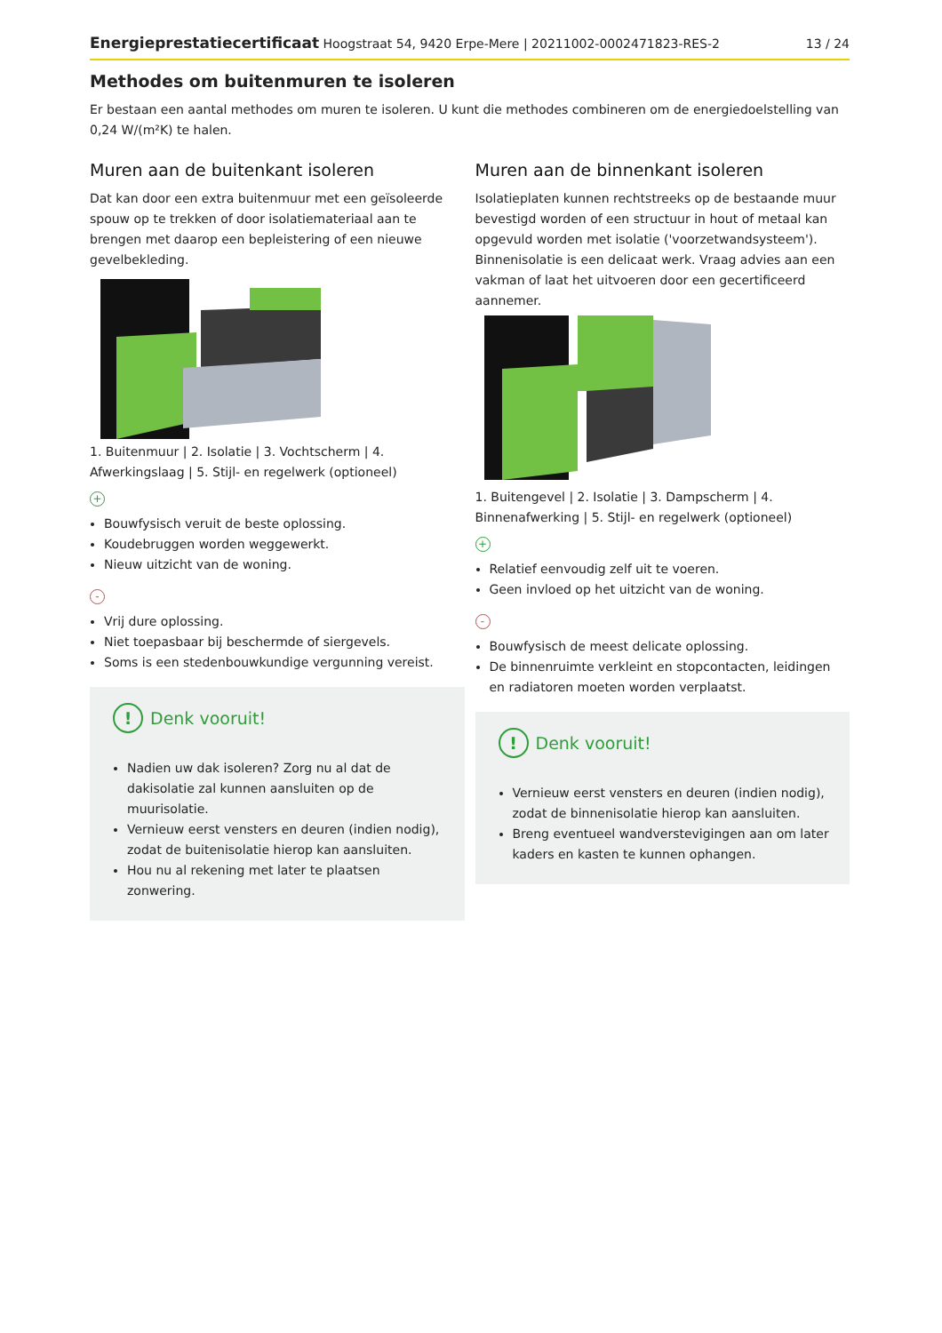Energieprestatiecertificaat Hoogstraat 54, 9420 Erpe-Mere | 20211002-0002471823-RES-2 13 / 24
Methodes om buitenmuren te isoleren
Er bestaan een aantal methodes om muren te isoleren. U kunt die methodes combineren om de energiedoelstelling van 0,24 W/(m²K) te halen.
Muren aan de buitenkant isoleren
Dat kan door een extra buitenmuur met een geïsoleerde spouw op te trekken of door isolatiemateriaal aan te brengen met daarop een bepleistering of een nieuwe gevelbekleding.
1. Buitenmuur | 2. Isolatie | 3. Vochtscherm | 4. Afwerkingslaag | 5. Stijl- en regelwerk (optioneel)
+
Bouwfysisch veruit de beste oplossing.
Koudebruggen worden weggewerkt.
Nieuw uitzicht van de woning.
-
Vrij dure oplossing.
Niet toepasbaar bij beschermde of siergevels.
Soms is een stedenbouwkundige vergunning vereist.
! Denk vooruit!
Nadien uw dak isoleren? Zorg nu al dat de dakisolatie zal kunnen aansluiten op de muurisolatie.
Vernieuw eerst vensters en deuren (indien nodig), zodat de buitenisolatie hierop kan aansluiten.
Hou nu al rekening met later te plaatsen zonwering.
Muren aan de binnenkant isoleren
Isolatieplaten kunnen rechtstreeks op de bestaande muur bevestigd worden of een structuur in hout of metaal kan opgevuld worden met isolatie ('voorzetwandsysteem'). Binnenisolatie is een delicaat werk. Vraag advies aan een vakman of laat het uitvoeren door een gecertificeerd aannemer.
1. Buitengevel | 2. Isolatie | 3. Dampscherm | 4. Binnenafwerking | 5. Stijl- en regelwerk (optioneel)
+
Relatief eenvoudig zelf uit te voeren.
Geen invloed op het uitzicht van de woning.
-
Bouwfysisch de meest delicate oplossing.
De binnenruimte verkleint en stopcontacten, leidingen en radiatoren moeten worden verplaatst.
! Denk vooruit!
Vernieuw eerst vensters en deuren (indien nodig), zodat de binnenisolatie hierop kan aansluiten.
Breng eventueel wandverstevigingen aan om later kaders en kasten te kunnen ophangen.